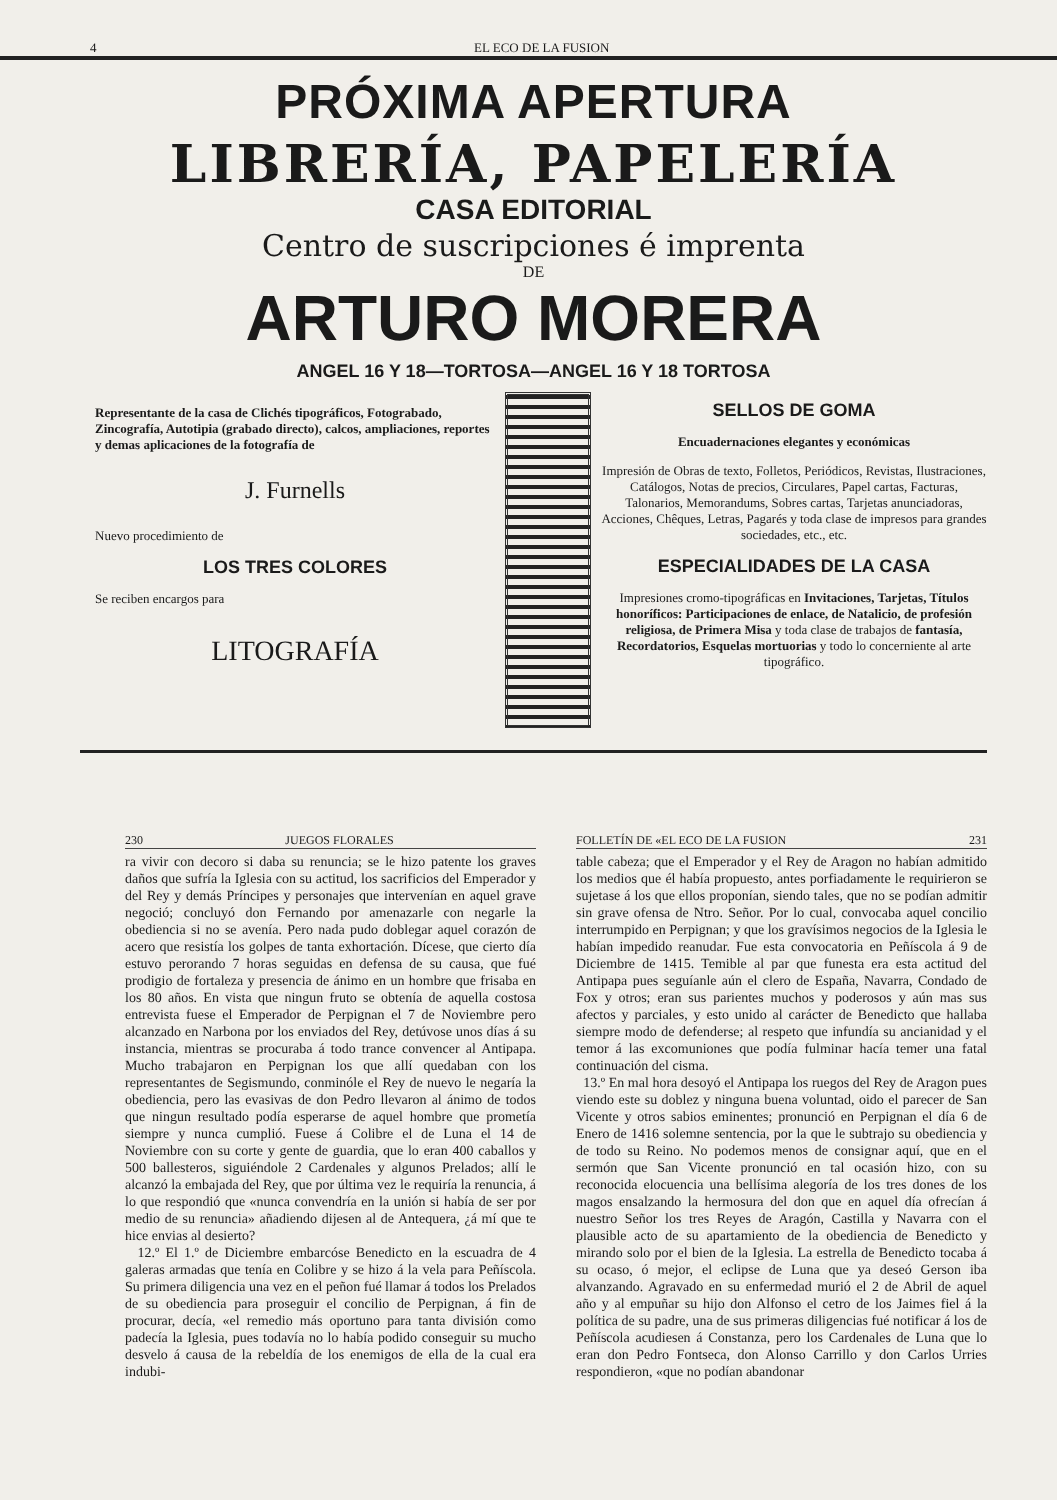4 EL ECO DE LA FUSION
PRÓXIMA APERTURA
LIBRERÍA, PAPELERÍA
CASA EDITORIAL
Centro de suscripciones é imprenta
DE
ARTURO MORERA
ANGEL 16 Y 18—TORTOSA—ANGEL 16 Y 18 TORTOSA
Representante de la casa de Clichés tipográficos, Fotograbado, Zincografía, Autotipia (grabado directo), calcos, ampliaciones, reportes y demas aplicaciones de la fotografía de
J. Furnells
Nuevo procedimiento de
LOS TRES COLORES
Se reciben encargos para
LITOGRAFÍA
SELLOS DE GOMA
Encuadernaciones elegantes y económicas
Impresión de Obras de texto, Folletos, Periódicos, Revistas, Ilustraciones, Catálogos, Notas de precios, Circulares, Papel cartas, Facturas, Talonarios, Memorandums, Sobres cartas, Tarjetas anunciadoras, Acciones, Chêques, Letras, Pagarés y toda clase de impresos para grandes sociedades, etc., etc.
ESPECIALIDADES DE LA CASA
Impresiones cromo-tipográficas en Invitaciones, Tarjetas, Títulos honoríficos: Participaciones de enlace, de Natalicio, de profesión religiosa, de Primera Misa y toda clase de trabajos de fantasía, Recordatorios, Esquelas mortuorias y todo lo concerniente al arte tipográfico.
230 JUEGOS FLORALES FOLLETÍN DE «EL ECO DE LA FUSION 231
ra vivir con decoro si daba su renuncia; se le hizo patente los graves daños que sufría la Iglesia con su actitud, los sacrificios del Emperador y del Rey y demás Príncipes y personajes que intervenían en aquel grave negoció; concluyó don Fernando por amenazarle con negarle la obediencia si no se avenía. Pero nada pudo doblegar aquel corazón de acero que resistía los golpes de tanta exhortación. Dícese, que cierto día estuvo perorando 7 horas seguidas en defensa de su causa, que fué prodigio de fortaleza y presencia de ánimo en un hombre que frisaba en los 80 años. En vista que ningun fruto se obtenía de aquella costosa entrevista fuese el Emperador de Perpignan el 7 de Noviembre pero alcanzado en Narbona por los enviados del Rey, detúvose unos días á su instancia, mientras se procuraba á todo trance convencer al Antipapa. Mucho trabajaron en Perpignan los que allí quedaban con los representantes de Segismundo, conminóle el Rey de nuevo le negaría la obediencia, pero las evasivas de don Pedro llevaron al ánimo de todos que ningun resultado podía esperarse de aquel hombre que prometía siempre y nunca cumplió. Fuese á Colibre el de Luna el 14 de Noviembre con su corte y gente de guardia, que lo eran 400 caballos y 500 ballesteros, siguiéndole 2 Cardenales y algunos Prelados; allí le alcanzó la embajada del Rey, que por última vez le requiría la renuncia, á lo que respondió que «nunca convendría en la unión si había de ser por medio de su renuncia» añadiendo dijesen al de Antequera, ¿á mí que te hice envias al desierto?
12.º El 1.º de Diciembre embarcóse Benedicto en la escuadra de 4 galeras armadas que tenía en Colibre y se hizo á la vela para Peñíscola. Su primera diligencia una vez en el peñon fué llamar á todos los Prelados de su obediencia para proseguir el concilio de Perpignan, á fin de procurar, decía, «el remedio más oportuno para tanta división como padecía la Iglesia, pues todavía no lo había podido conseguir su mucho desvelo á causa de la rebeldía de los enemigos de ella de la cual era indubi-
table cabeza; que el Emperador y el Rey de Aragon no habían admitido los medios que él había propuesto, antes porfiadamente le requirieron se sujetase á los que ellos proponían, siendo tales, que no se podían admitir sin grave ofensa de Ntro. Señor. Por lo cual, convocaba aquel concilio interrumpido en Perpignan; y que los gravísimos negocios de la Iglesia le habían impedido reanudar. Fue esta convocatoria en Peñíscola á 9 de Diciembre de 1415. Temible al par que funesta era esta actitud del Antipapa pues seguíanle aún el clero de España, Navarra, Condado de Fox y otros; eran sus parientes muchos y poderosos y aún mas sus afectos y parciales, y esto unido al carácter de Benedicto que hallaba siempre modo de defenderse; al respeto que infundía su ancianidad y el temor á las excomuniones que podía fulminar hacía temer una fatal continuación del cisma.
13.º En mal hora desoyó el Antipapa los ruegos del Rey de Aragon pues viendo este su doblez y ninguna buena voluntad, oido el parecer de San Vicente y otros sabios eminentes; pronunció en Perpignan el día 6 de Enero de 1416 solemne sentencia, por la que le subtrajo su obediencia y de todo su Reino. No podemos menos de consignar aquí, que en el sermón que San Vicente pronunció en tal ocasión hizo, con su reconocida elocuencia una bellísima alegoría de los tres dones de los magos ensalzando la hermosura del don que en aquel día ofrecían á nuestro Señor los tres Reyes de Aragón, Castilla y Navarra con el plausible acto de su apartamiento de la obediencia de Benedicto y mirando solo por el bien de la Iglesia. La estrella de Benedicto tocaba á su ocaso, ó mejor, el eclipse de Luna que ya deseó Gerson iba alvanzando. Agravado en su enfermedad murió el 2 de Abril de aquel año y al empuñar su hijo don Alfonso el cetro de los Jaimes fiel á la política de su padre, una de sus primeras diligencias fué notificar á los de Peñíscola acudiesen á Constanza, pero los Cardenales de Luna que lo eran don Pedro Fontseca, don Alonso Carrillo y don Carlos Urries respondieron, «que no podían abandonar